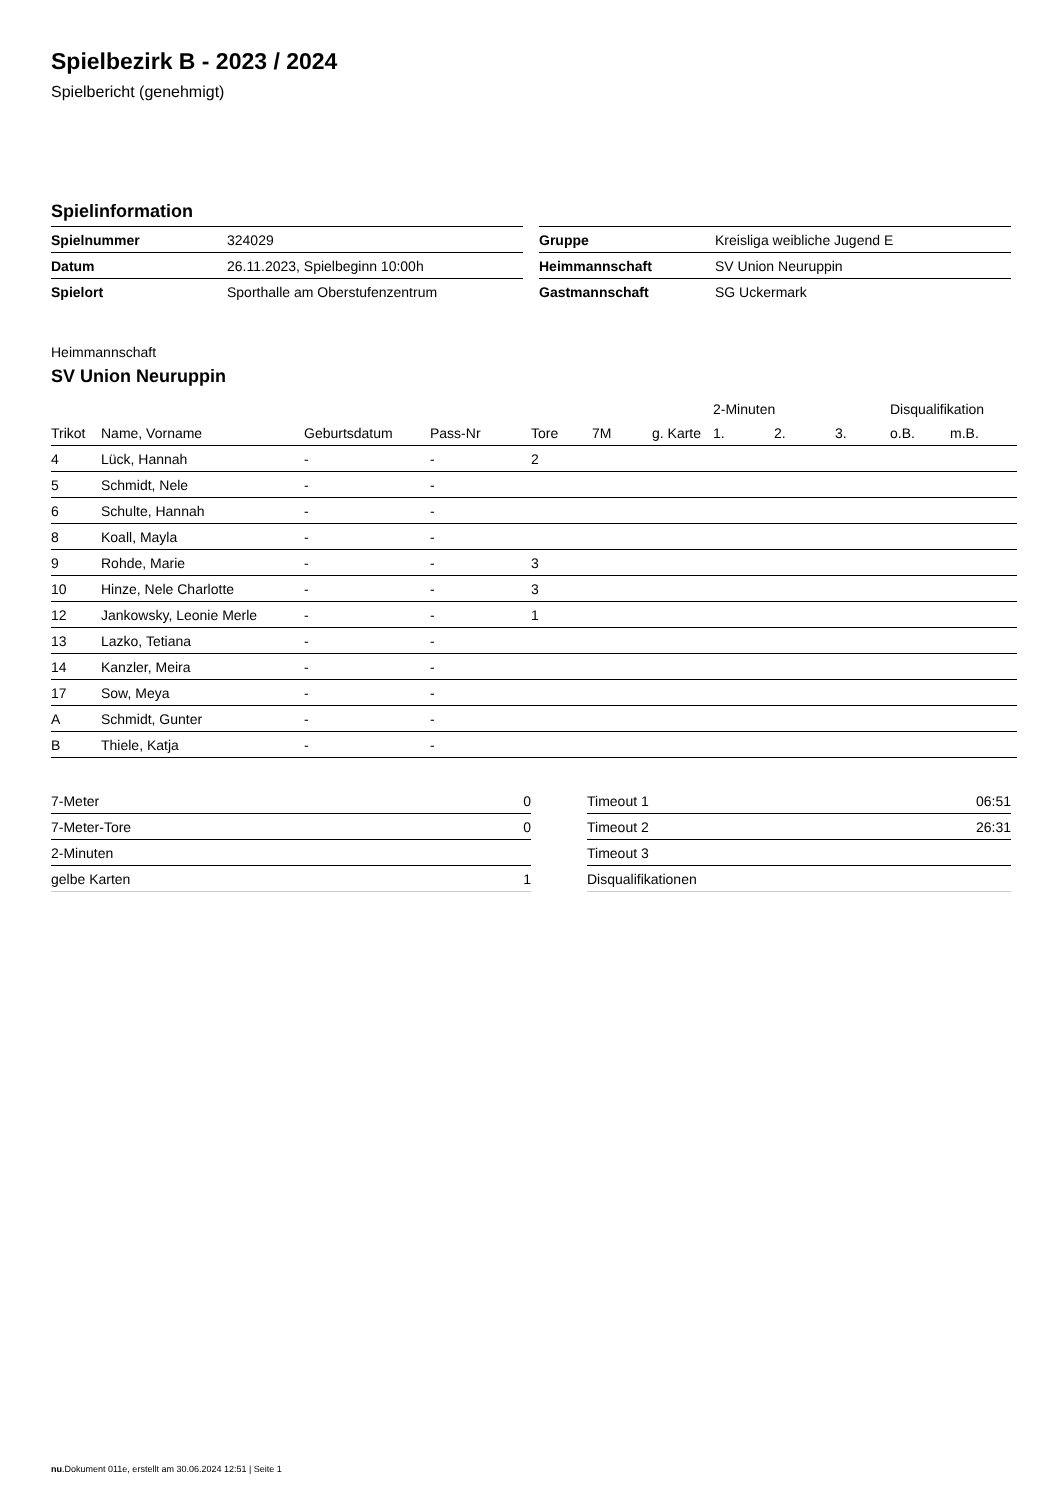Spielbezirk B - 2023 / 2024
Spielbericht (genehmigt)
Spielinformation
| Spielnummer | 324029 |
| Datum | 26.11.2023, Spielbeginn 10:00h |
| Spielort | Sporthalle am Oberstufenzentrum |
| Gruppe | Kreisliga weibliche Jugend E |
| Heimmannschaft | SV Union Neuruppin |
| Gastmannschaft | SG Uckermark |
Heimmannschaft
SV Union Neuruppin
| | | | | | | | | 2-Minuten | | | Disqualifikation | |
| --- | --- | --- | --- | --- | --- | --- | --- | --- | --- | --- | --- | --- |
| Trikot | Name, Vorname | Geburtsdatum | Pass-Nr | Tore | 7M | g. Karte | | 1. | 2. | 3. | o.B. | m.B. |
| 4 | Lück, Hannah | - | - | 2 | | | | | | | | |
| 5 | Schmidt, Nele | - | - | | | | | | | | | |
| 6 | Schulte, Hannah | - | - | | | | | | | | | |
| 8 | Koall, Mayla | - | - | | | | | | | | | |
| 9 | Rohde, Marie | - | - | 3 | | | | | | | | |
| 10 | Hinze, Nele Charlotte | - | - | 3 | | | | | | | | |
| 12 | Jankowsky, Leonie Merle | - | - | 1 | | | | | | | | |
| 13 | Lazko, Tetiana | - | - | | | | | | | | | |
| 14 | Kanzler, Meira | - | - | | | | | | | | | |
| 17 | Sow, Meya | - | - | | | | | | | | | |
| A | Schmidt, Gunter | - | - | | | | | | | | | |
| B | Thiele, Katja | - | - | | | | | | | | | |
| 7-Meter | 0 |
| 7-Meter-Tore | 0 |
| 2-Minuten | |
| gelbe Karten | 1 |
| Timeout 1 | 06:51 |
| Timeout 2 | 26:31 |
| Timeout 3 | |
| Disqualifikationen | |
nu.Dokument 011e, erstellt am 30.06.2024 12:51 | Seite 1